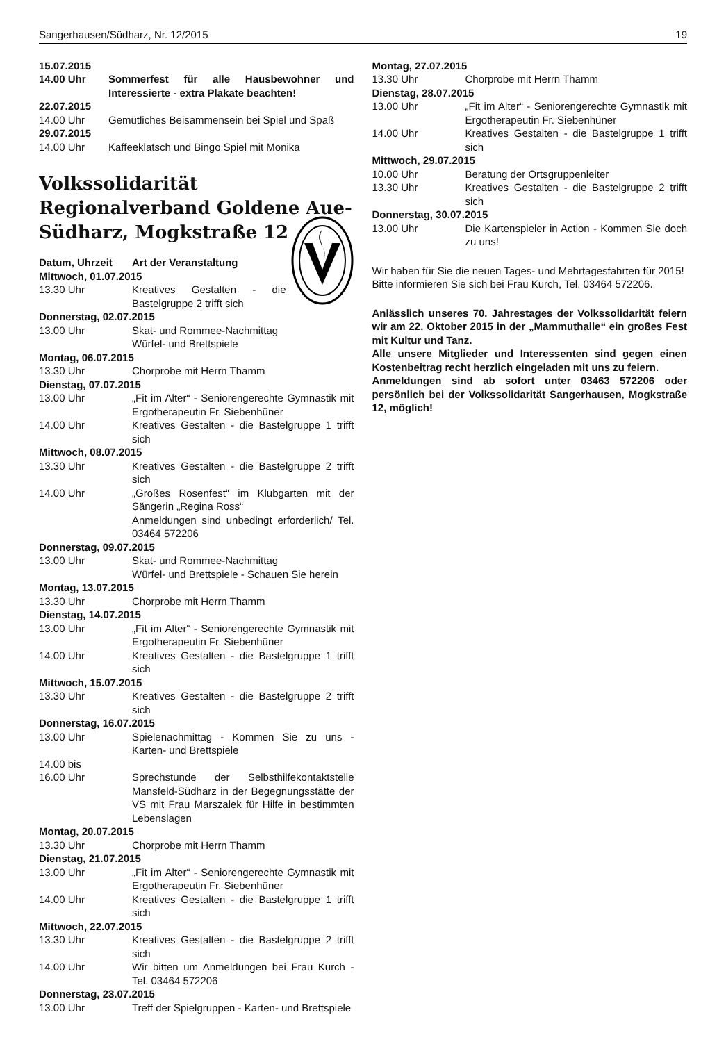Sangerhausen/Südharz, Nr. 12/2015 19
15.07.2015
14.00 Uhr Sommerfest für alle Hausbewohner und Interessierte - extra Plakate beachten!
22.07.2015
14.00 Uhr Gemütliches Beisammensein bei Spiel und Spaß
29.07.2015
14.00 Uhr Kaffeeklatsch und Bingo Spiel mit Monika
Volkssolidarität Regionalverband Goldene Aue-Südharz, Mogkstraße 12
Datum, Uhrzeit Art der Veranstaltung
Mittwoch, 01.07.2015
13.30 Uhr Kreatives Gestalten - die Bastelgruppe 2 trifft sich
Donnerstag, 02.07.2015
13.00 Uhr Skat- und Rommee-Nachmittag
Würfel- und Brettspiele
Montag, 06.07.2015
13.30 Uhr Chorprobe mit Herrn Thamm
Dienstag, 07.07.2015
13.00 Uhr „Fit im Alter“ - Seniorengerechte Gymnastik mit Ergotherapeutin Fr. Siebenhüner
14.00 Uhr Kreatives Gestalten - die Bastelgruppe 1 trifft sich
Mittwoch, 08.07.2015
13.30 Uhr Kreatives Gestalten - die Bastelgruppe 2 trifft sich
14.00 Uhr „Großes Rosenfest“ im Klubgarten mit der Sängerin „Regina Ross“
Anmeldungen sind unbedingt erforderlich/ Tel. 03464 572206
Donnerstag, 09.07.2015
13.00 Uhr Skat- und Rommee-Nachmittag
Würfel- und Brettspiele - Schauen Sie herein
Montag, 13.07.2015
13.30 Uhr Chorprobe mit Herrn Thamm
Dienstag, 14.07.2015
13.00 Uhr „Fit im Alter“ - Seniorengerechte Gymnastik mit Ergotherapeutin Fr. Siebenhüner
14.00 Uhr Kreatives Gestalten - die Bastelgruppe 1 trifft sich
Mittwoch, 15.07.2015
13.30 Uhr Kreatives Gestalten - die Bastelgruppe 2 trifft sich
Donnerstag, 16.07.2015
13.00 Uhr Spielenachmittag - Kommen Sie zu uns - Karten- und Brettspiele
14.00 bis
16.00 Uhr Sprechstunde der Selbsthilfekontaktstelle Mansfeld-Südharz in der Begegnungsstätte der VS mit Frau Marszalek für Hilfe in bestimmten Lebenslagen
Montag, 20.07.2015
13.30 Uhr Chorprobe mit Herrn Thamm
Dienstag, 21.07.2015
13.00 Uhr „Fit im Alter“ - Seniorengerechte Gymnastik mit Ergotherapeutin Fr. Siebenhüner
14.00 Uhr Kreatives Gestalten - die Bastelgruppe 1 trifft sich
Mittwoch, 22.07.2015
13.30 Uhr Kreatives Gestalten - die Bastelgruppe 2 trifft sich
14.00 Uhr Wir bitten um Anmeldungen bei Frau Kurch - Tel. 03464 572206
Donnerstag, 23.07.2015
13.00 Uhr Treff der Spielgruppen - Karten- und Brettspiele
Montag, 27.07.2015
13.30 Uhr Chorprobe mit Herrn Thamm
Dienstag, 28.07.2015
13.00 Uhr „Fit im Alter“ - Seniorengerechte Gymnastik mit Ergotherapeutin Fr. Siebenhüner
14.00 Uhr Kreatives Gestalten - die Bastelgruppe 1 trifft sich
Mittwoch, 29.07.2015
10.00 Uhr Beratung der Ortsgruppenleiter
13.30 Uhr Kreatives Gestalten - die Bastelgruppe 2 trifft sich
Donnerstag, 30.07.2015
13.00 Uhr Die Kartenspieler in Action - Kommen Sie doch zu uns!
Wir haben für Sie die neuen Tages- und Mehrtagesfahrten für 2015!
Bitte informieren Sie sich bei Frau Kurch, Tel. 03464 572206.
Anlässlich unseres 70. Jahrestages der Volkssolidarität feiern wir am 22. Oktober 2015 in der „Mammuthalle“ ein großes Fest mit Kultur und Tanz.
Alle unsere Mitglieder und Interessenten sind gegen einen Kostenbeitrag recht herzlich eingeladen mit uns zu feiern.
Anmeldungen sind ab sofort unter 03463 572206 oder persönlich bei der Volkssolidarität Sangerhausen, Mogkstraße 12, möglich!